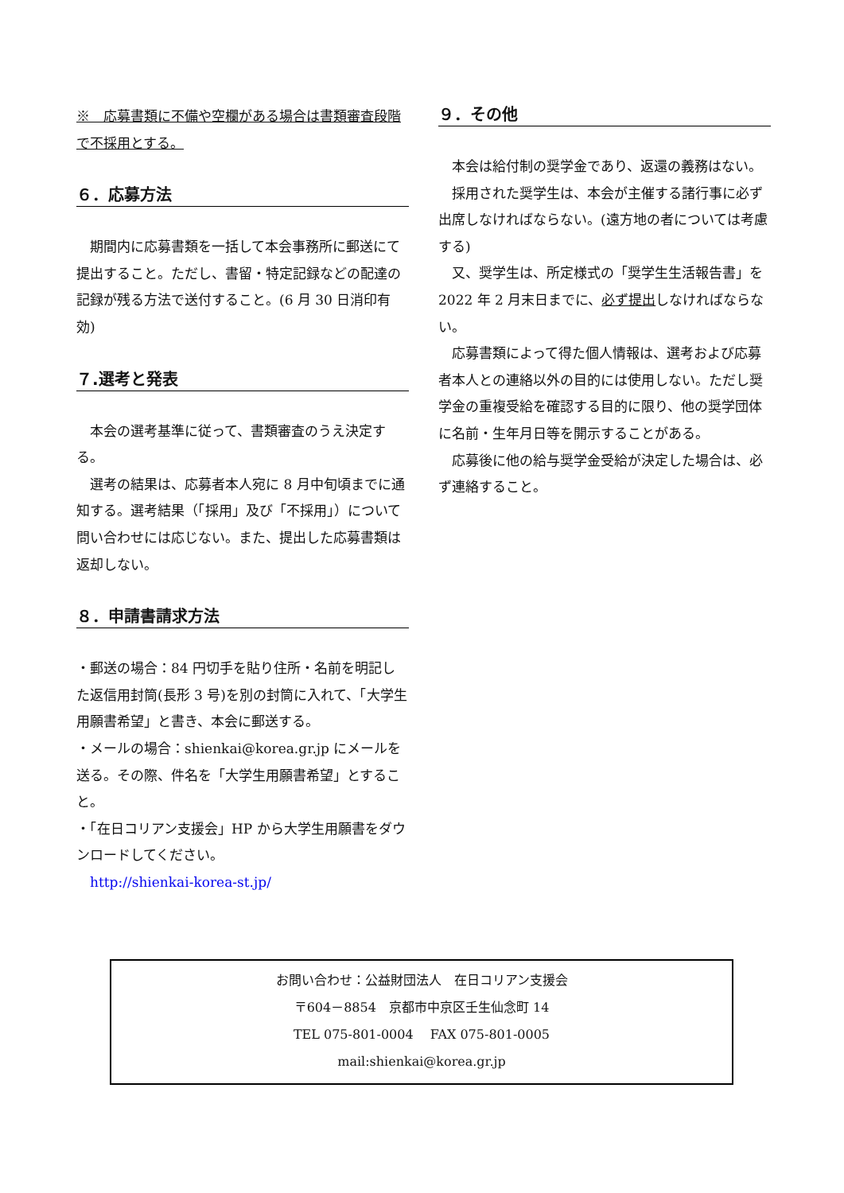※　応募書類に不備や空欄がある場合は書類審査段階で不採用とする。
６．応募方法
　期間内に応募書類を一括して本会事務所に郵送にて提出すること。ただし、書留・特定記録などの配達の記録が残る方法で送付すること。(6 月 30 日消印有効)
７.選考と発表
　本会の選考基準に従って、書類審査のうえ決定する。
　選考の結果は、応募者本人宛に 8 月中旬頃までに通知する。選考結果（「採用」及び「不採用」）について問い合わせには応じない。また、提出した応募書類は返却しない。
８．申請書請求方法
・郵送の場合：84 円切手を貼り住所・名前を明記した返信用封筒(長形 3 号)を別の封筒に入れて、「大学生用願書希望」と書き、本会に郵送する。
・メールの場合：shienkai@korea.gr.jp にメールを送る。その際、件名を「大学生用願書希望」とすること。
・「在日コリアン支援会」HP から大学生用願書をダウンロードしてください。
　http://shienkai-korea-st.jp/
９．その他
　本会は給付制の奨学金であり、返還の義務はない。
　採用された奨学生は、本会が主催する諸行事に必ず出席しなければならない。(遠方地の者については考慮する)
　又、奨学生は、所定様式の「奨学生生活報告書」を 2022 年 2 月末日までに、必ず提出しなければならない。
　応募書類によって得た個人情報は、選考および応募者本人との連絡以外の目的には使用しない。ただし奨学金の重複受給を確認する目的に限り、他の奨学団体に名前・生年月日等を開示することがある。
　応募後に他の給与奨学金受給が決定した場合は、必ず連絡すること。
お問い合わせ：公益財団法人　在日コリアン支援会
〒604－8854　京都市中京区壬生仙念町 14
TEL 075-801-0004　 FAX 075-801-0005
mail:shienkai@korea.gr.jp